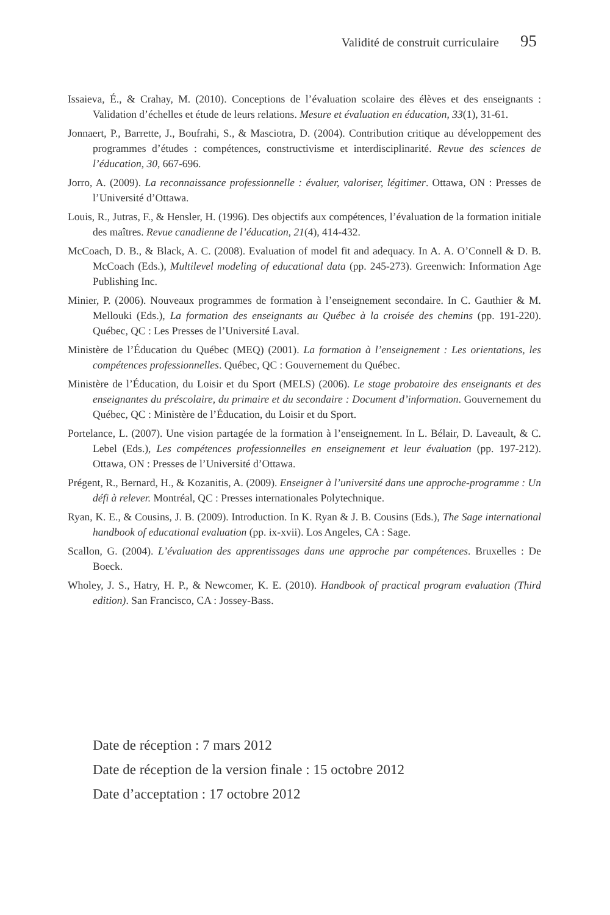Validité de construit curriculaire 95
Issaieva, É., & Crahay, M. (2010). Conceptions de l’évaluation scolaire des élèves et des enseignants : Validation d’échelles et étude de leurs relations. Mesure et évaluation en éducation, 33(1), 31-61.
Jonnaert, P., Barrette, J., Boufrahi, S., & Masciotra, D. (2004). Contribution critique au développement des programmes d’études : compétences, constructivisme et interdisciplinarité. Revue des sciences de l’éducation, 30, 667-696.
Jorro, A. (2009). La reconnaissance professionnelle : évaluer, valoriser, légitimer. Ottawa, ON : Presses de l’Université d’Ottawa.
Louis, R., Jutras, F., & Hensler, H. (1996). Des objectifs aux compétences, l’évaluation de la formation initiale des maîtres. Revue canadienne de l’éducation, 21(4), 414-432.
McCoach, D. B., & Black, A. C. (2008). Evaluation of model fit and adequacy. In A. A. O’Connell & D. B. McCoach (Eds.), Multilevel modeling of educational data (pp. 245-273). Greenwich: Information Age Publishing Inc.
Minier, P. (2006). Nouveaux programmes de formation à l’enseignement secondaire. In C. Gauthier & M. Mellouki (Eds.), La formation des enseignants au Québec à la croisée des chemins (pp. 191-220). Québec, QC : Les Presses de l’Université Laval.
Ministère de l’Éducation du Québec (MEQ) (2001). La formation à l’enseignement : Les orientations, les compétences professionnelles. Québec, QC : Gouvernement du Québec.
Ministère de l’Éducation, du Loisir et du Sport (MELS) (2006). Le stage probatoire des enseignants et des enseignantes du préscolaire, du primaire et du secondaire : Document d’information. Gouvernement du Québec, QC : Ministère de l’Éducation, du Loisir et du Sport.
Portelance, L. (2007). Une vision partagée de la formation à l’enseignement. In L. Bélair, D. Laveault, & C. Lebel (Eds.), Les compétences professionnelles en enseignement et leur évaluation (pp. 197-212). Ottawa, ON : Presses de l’Université d’Ottawa.
Prégent, R., Bernard, H., & Kozanitis, A. (2009). Enseigner à l’université dans une approche-programme : Un défi à relever. Montréal, QC : Presses internationales Polytechnique.
Ryan, K. E., & Cousins, J. B. (2009). Introduction. In K. Ryan & J. B. Cousins (Eds.), The Sage international handbook of educational evaluation (pp. ix-xvii). Los Angeles, CA : Sage.
Scallon, G. (2004). L’évaluation des apprentissages dans une approche par compétences. Bruxelles : De Boeck.
Wholey, J. S., Hatry, H. P., & Newcomer, K. E. (2010). Handbook of practical program evaluation (Third edition). San Francisco, CA : Jossey-Bass.
Date de réception : 7 mars 2012
Date de réception de la version finale : 15 octobre 2012
Date d’acceptation : 17 octobre 2012